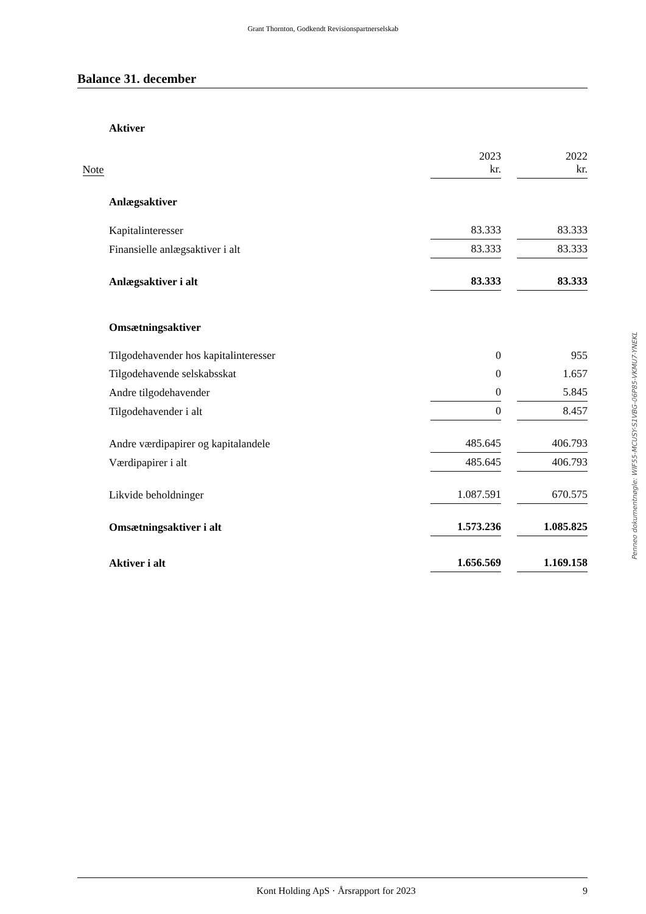Grant Thornton, Godkendt Revisionspartnerselskab
Balance 31. december
| | Aktiver | | | |
| Note | | 2023 kr. | | 2022 kr. |
| | Anlægsaktiver | | | |
| | Kapitalinteresser | 83.333 | | 83.333 |
| | Finansielle anlægsaktiver i alt | 83.333 | | 83.333 |
| | Anlægsaktiver i alt | 83.333 | | 83.333 |
| | Omsætningsaktiver | | | |
| | Tilgodehavender hos kapitalinteresser | 0 | | 955 |
| | Tilgodehavende selskabsskat | 0 | | 1.657 |
| | Andre tilgodehavender | 0 | | 5.845 |
| | Tilgodehavender i alt | 0 | | 8.457 |
| | Andre værdipapirer og kapitalandele | 485.645 | | 406.793 |
| | Værdipapirer i alt | 485.645 | | 406.793 |
| | Likvide beholdninger | 1.087.591 | | 670.575 |
| | Omsætningsaktiver i alt | 1.573.236 | | 1.085.825 |
| | Aktiver i alt | 1.656.569 | | 1.169.158 |
Penneo dokumentnøgle: WIF55-MCUSY-S1VBG-06P85-VKMU7-YNEKL
Kont Holding ApS · Årsrapport for 2023 9